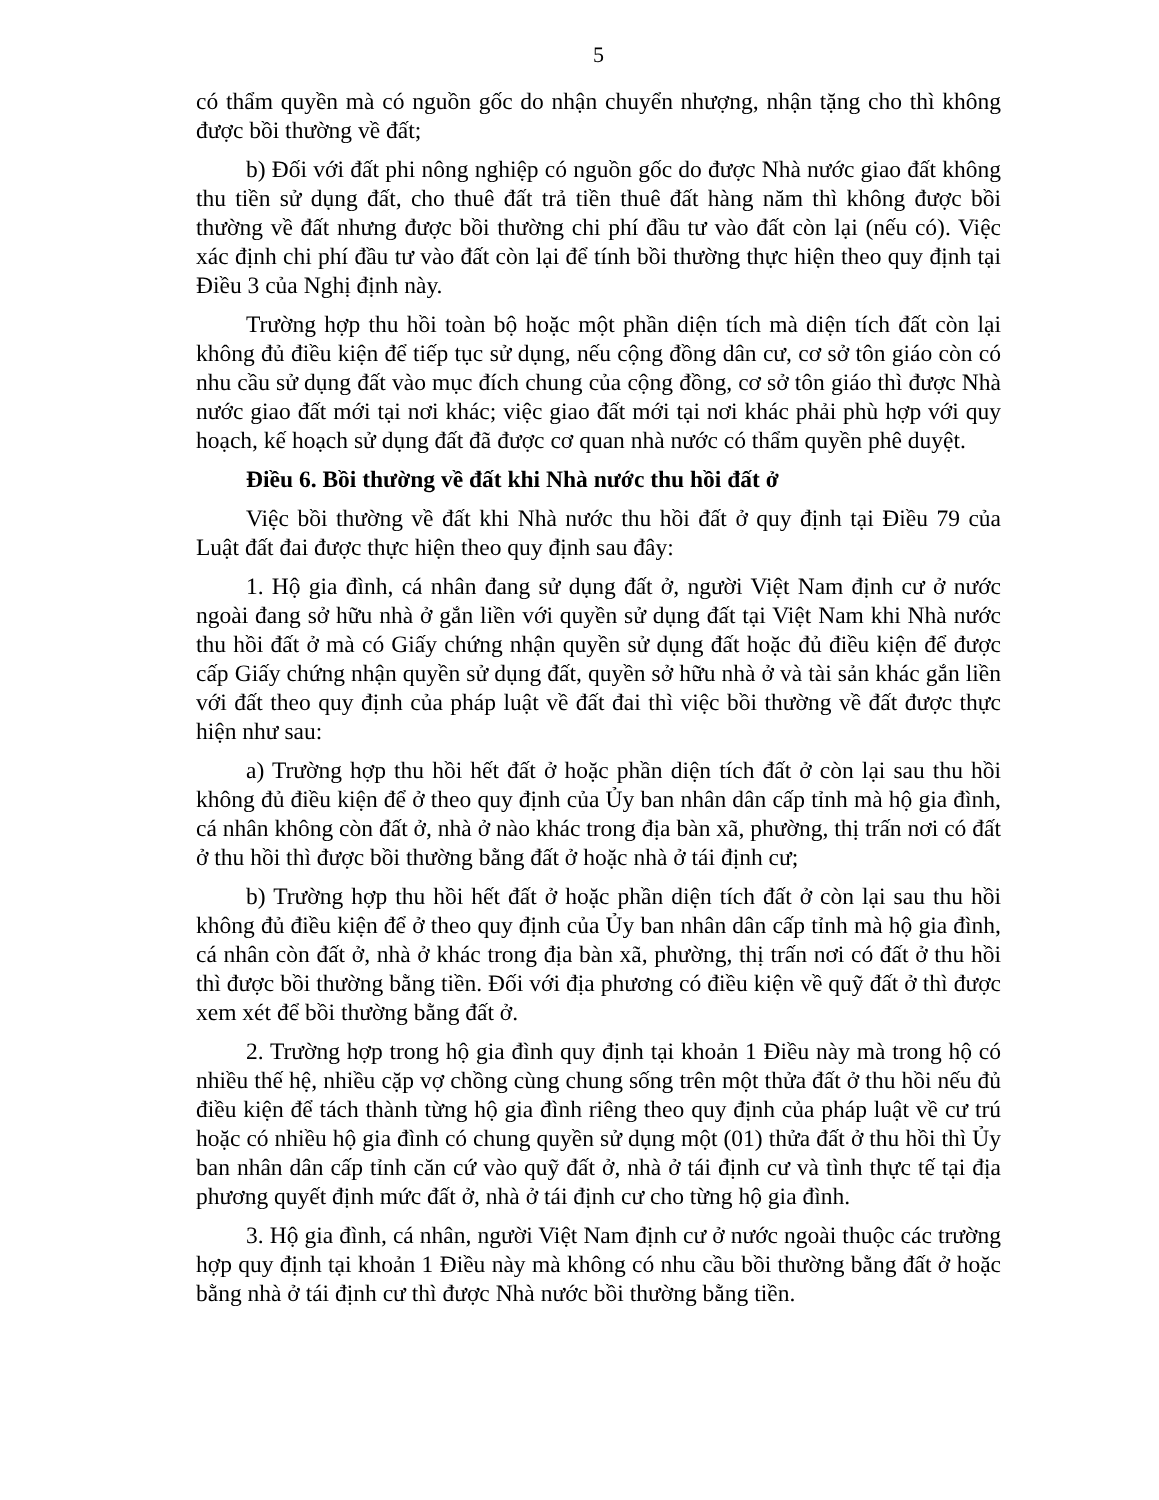5
có thẩm quyền mà có nguồn gốc do nhận chuyển nhượng, nhận tặng cho thì không được bồi thường về đất;
b) Đối với đất phi nông nghiệp có nguồn gốc do được Nhà nước giao đất không thu tiền sử dụng đất, cho thuê đất trả tiền thuê đất hàng năm thì không được bồi thường về đất nhưng được bồi thường chi phí đầu tư vào đất còn lại (nếu có). Việc xác định chi phí đầu tư vào đất còn lại để tính bồi thường thực hiện theo quy định tại Điều 3 của Nghị định này.
Trường hợp thu hồi toàn bộ hoặc một phần diện tích mà diện tích đất còn lại không đủ điều kiện để tiếp tục sử dụng, nếu cộng đồng dân cư, cơ sở tôn giáo còn có nhu cầu sử dụng đất vào mục đích chung của cộng đồng, cơ sở tôn giáo thì được Nhà nước giao đất mới tại nơi khác; việc giao đất mới tại nơi khác phải phù hợp với quy hoạch, kế hoạch sử dụng đất đã được cơ quan nhà nước có thẩm quyền phê duyệt.
Điều 6. Bồi thường về đất khi Nhà nước thu hồi đất ở
Việc bồi thường về đất khi Nhà nước thu hồi đất ở quy định tại Điều 79 của Luật đất đai được thực hiện theo quy định sau đây:
1. Hộ gia đình, cá nhân đang sử dụng đất ở, người Việt Nam định cư ở nước ngoài đang sở hữu nhà ở gắn liền với quyền sử dụng đất tại Việt Nam khi Nhà nước thu hồi đất ở mà có Giấy chứng nhận quyền sử dụng đất hoặc đủ điều kiện để được cấp Giấy chứng nhận quyền sử dụng đất, quyền sở hữu nhà ở và tài sản khác gắn liền với đất theo quy định của pháp luật về đất đai thì việc bồi thường về đất được thực hiện như sau:
a) Trường hợp thu hồi hết đất ở hoặc phần diện tích đất ở còn lại sau thu hồi không đủ điều kiện để ở theo quy định của Ủy ban nhân dân cấp tỉnh mà hộ gia đình, cá nhân không còn đất ở, nhà ở nào khác trong địa bàn xã, phường, thị trấn nơi có đất ở thu hồi thì được bồi thường bằng đất ở hoặc nhà ở tái định cư;
b) Trường hợp thu hồi hết đất ở hoặc phần diện tích đất ở còn lại sau thu hồi không đủ điều kiện để ở theo quy định của Ủy ban nhân dân cấp tỉnh mà hộ gia đình, cá nhân còn đất ở, nhà ở khác trong địa bàn xã, phường, thị trấn nơi có đất ở thu hồi thì được bồi thường bằng tiền. Đối với địa phương có điều kiện về quỹ đất ở thì được xem xét để bồi thường bằng đất ở.
2. Trường hợp trong hộ gia đình quy định tại khoản 1 Điều này mà trong hộ có nhiều thế hệ, nhiều cặp vợ chồng cùng chung sống trên một thửa đất ở thu hồi nếu đủ điều kiện để tách thành từng hộ gia đình riêng theo quy định của pháp luật về cư trú hoặc có nhiều hộ gia đình có chung quyền sử dụng một (01) thửa đất ở thu hồi thì Ủy ban nhân dân cấp tỉnh căn cứ vào quỹ đất ở, nhà ở tái định cư và tình thực tế tại địa phương quyết định mức đất ở, nhà ở tái định cư cho từng hộ gia đình.
3. Hộ gia đình, cá nhân, người Việt Nam định cư ở nước ngoài thuộc các trường hợp quy định tại khoản 1 Điều này mà không có nhu cầu bồi thường bằng đất ở hoặc bằng nhà ở tái định cư thì được Nhà nước bồi thường bằng tiền.